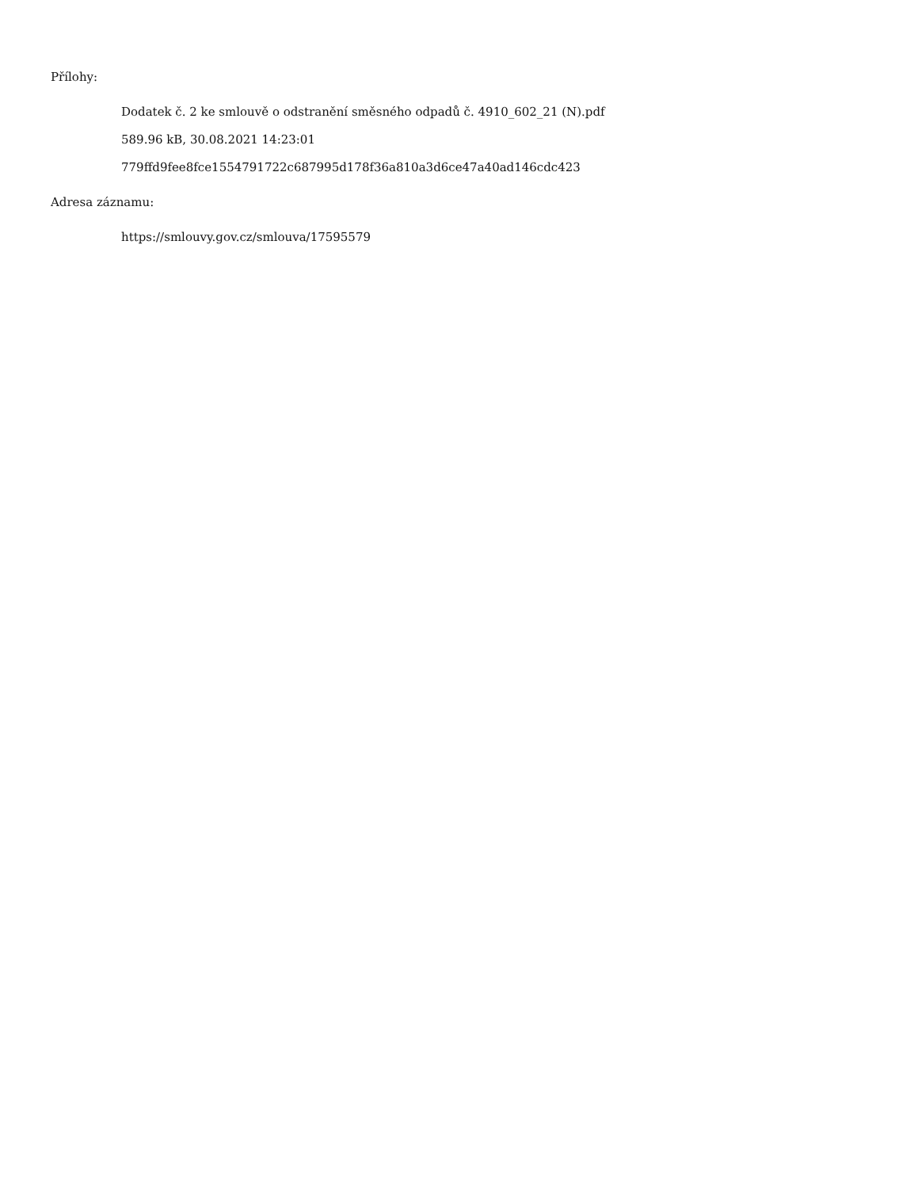Přílohy:
Dodatek č. 2 ke smlouvě o odstranění směsného odpadů č. 4910_602_21 (N).pdf
589.96 kB, 30.08.2021 14:23:01
779ffd9fee8fce1554791722c687995d178f36a810a3d6ce47a40ad146cdc423
Adresa záznamu:
https://smlouvy.gov.cz/smlouva/17595579